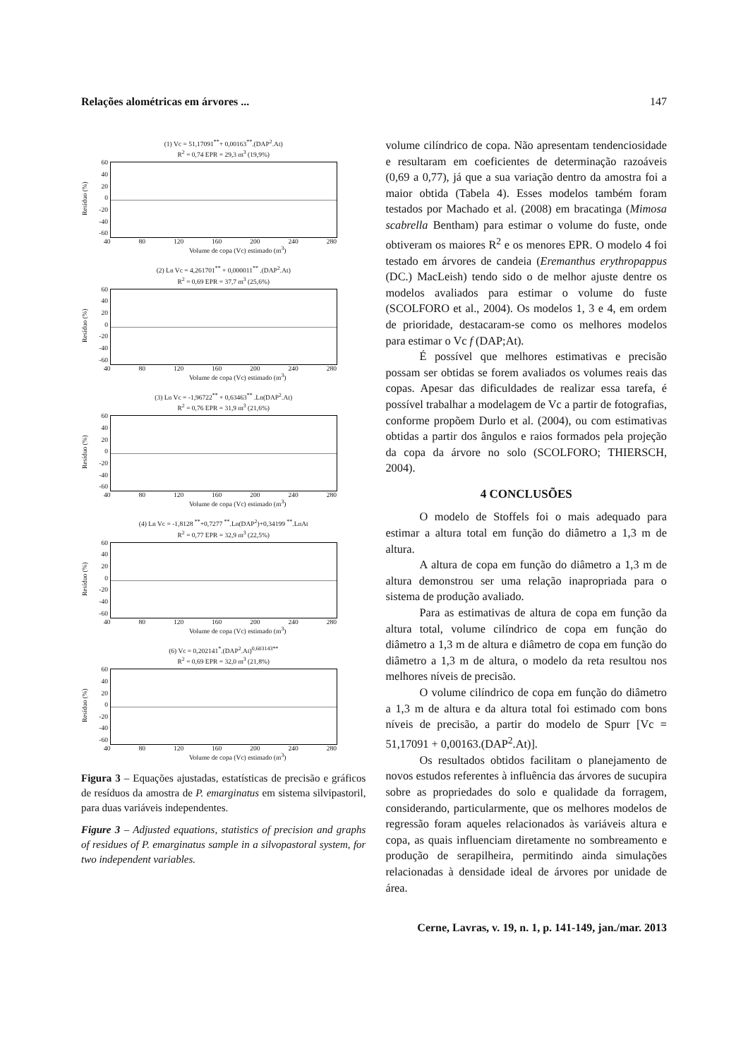Relações alométricas em árvores ... 147
(1) Vc = 51,17091<sup>**</sup>+ 0,00163<sup>**</sup>.(DAP<sup>2</sup>.At)
R<sup>2</sup> = 0,74 EPR = 29,3 m<sup>3</sup> (19,9%)
Resíduo (%)
60
40
20
0
-20
-40
-60
40 80 120 160 200 240 280
Volume de copa (Vc) estimado (m<sup>3</sup>)
(2) Ln Vc = 4,261701<sup>**</sup> + 0,000011<sup>**</sup> .(DAP<sup>2</sup>.At)
R<sup>2</sup> = 0,69 EPR = 37,7 m<sup>3</sup> (25,6%)
Resíduo (%)
60
40
20
0
-20
-40
-60
40 80 120 160 200 240 280
Volume de copa (Vc) estimado (m<sup>3</sup>)
(3) Ln Vc = -1,96722<sup>**</sup> + 0,63463<sup>**</sup> .Ln(DAP<sup>2</sup>.At)
R<sup>2</sup> = 0,76 EPR = 31,9 m<sup>3</sup> (21,6%)
Resíduo (%)
60
40
20
0
-20
-40
-60
40 80 120 160 200 240 280
Volume de copa (Vc) estimado (m<sup>3</sup>)
(4) Ln Vc = -1,8128 <sup>**</sup>+0,7277 <sup>**</sup>.Ln(DAP<sup>2</sup>)+0,34199 <sup>**</sup>.LnAt
R<sup>2</sup> = 0,77 EPR = 32,9 m<sup>3</sup> (22,5%)
Resíduo (%)
60
40
20
0
-20
-40
-60
40 80 120 160 200 240 280
Volume de copa (Vc) estimado (m<sup>3</sup>)
(6) Vc = 0,202141<sup>*</sup>.(DAP<sup>2</sup>.At)<sup>0,603143**</sup>
R<sup>2</sup> = 0,69 EPR = 32,0 m<sup>3</sup> (21,8%)
Resíduo (%)
60
40
20
0
-20
-40
-60
40 80 120 160 200 240 280
Volume de copa (Vc) estimado (m<sup>3</sup>)
Figura 3 – Equações ajustadas, estatísticas de precisão e gráficos de resíduos da amostra de P. emarginatus em sistema silvipastoril, para duas variáveis independentes.
Figure 3 – Adjusted equations, statistics of precision and graphs of residues of P. emarginatus sample in a silvopastoral system, for two independent variables.
volume cilíndrico de copa. Não apresentam tendenciosidade e resultaram em coeficientes de determinação razoáveis (0,69 a 0,77), já que a sua variação dentro da amostra foi a maior obtida (Tabela 4). Esses modelos também foram testados por Machado et al. (2008) em bracatinga (Mimosa scabrella Bentham) para estimar o volume do fuste, onde obtiveram os maiores R<sup>2</sup> e os menores EPR. O modelo 4 foi testado em árvores de candeia (Eremanthus erythropappus (DC.) MacLeish) tendo sido o de melhor ajuste dentre os modelos avaliados para estimar o volume do fuste (SCOLFORO et al., 2004). Os modelos 1, 3 e 4, em ordem de prioridade, destacaram-se como os melhores modelos para estimar o Vc f (DAP;At).
É possível que melhores estimativas e precisão possam ser obtidas se forem avaliados os volumes reais das copas. Apesar das dificuldades de realizar essa tarefa, é possível trabalhar a modelagem de Vc a partir de fotografias, conforme propõem Durlo et al. (2004), ou com estimativas obtidas a partir dos ângulos e raios formados pela projeção da copa da árvore no solo (SCOLFORO; THIERSCH, 2004).
4 CONCLUSÕES
O modelo de Stoffels foi o mais adequado para estimar a altura total em função do diâmetro a 1,3 m de altura.
A altura de copa em função do diâmetro a 1,3 m de altura demonstrou ser uma relação inapropriada para o sistema de produção avaliado.
Para as estimativas de altura de copa em função da altura total, volume cilíndrico de copa em função do diâmetro a 1,3 m de altura e diâmetro de copa em função do diâmetro a 1,3 m de altura, o modelo da reta resultou nos melhores níveis de precisão.
O volume cilíndrico de copa em função do diâmetro a 1,3 m de altura e da altura total foi estimado com bons níveis de precisão, a partir do modelo de Spurr [Vc = 51,17091 + 0,00163.(DAP<sup>2</sup>.At)].
Os resultados obtidos facilitam o planejamento de novos estudos referentes à influência das árvores de sucupira sobre as propriedades do solo e qualidade da forragem, considerando, particularmente, que os melhores modelos de regressão foram aqueles relacionados às variáveis altura e copa, as quais influenciam diretamente no sombreamento e produção de serapilheira, permitindo ainda simulações relacionadas à densidade ideal de árvores por unidade de área.
Cerne, Lavras, v. 19, n. 1, p. 141-149, jan./mar. 2013